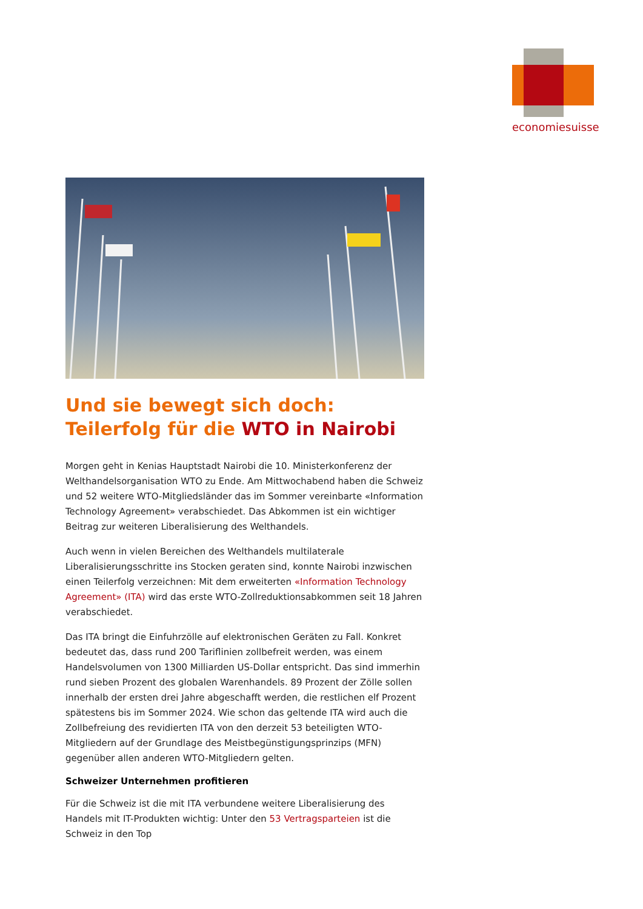economiesuisse
Und sie bewegt sich doch: Teilerfolg für die WTO in Nairobi
Morgen geht in Kenias Hauptstadt Nairobi die 10. Ministerkonferenz der Welthandelsorganisation WTO zu Ende. Am Mittwochabend haben die Schweiz und 52 weitere WTO-Mitgliedsländer das im Sommer vereinbarte «Information Technology Agreement» verabschiedet. Das Abkommen ist ein wichtiger Beitrag zur weiteren Liberalisierung des Welthandels.
Auch wenn in vielen Bereichen des Welthandels multilaterale Liberalisierungsschritte ins Stocken geraten sind, konnte Nairobi inzwischen einen Teilerfolg verzeichnen: Mit dem erweiterten «Information Technology Agreement» (ITA) wird das erste WTO-Zollreduktionsabkommen seit 18 Jahren verabschiedet.
Das ITA bringt die Einfuhrzölle auf elektronischen Geräten zu Fall. Konkret bedeutet das, dass rund 200 Tariflinien zollbefreit werden, was einem Handelsvolumen von 1300 Milliarden US-Dollar entspricht. Das sind immerhin rund sieben Prozent des globalen Warenhandels. 89 Prozent der Zölle sollen innerhalb der ersten drei Jahre abgeschafft werden, die restlichen elf Prozent spätestens bis im Sommer 2024. Wie schon das geltende ITA wird auch die Zollbefreiung des revidierten ITA von den derzeit 53 beteiligten WTO-Mitgliedern auf der Grundlage des Meistbegünstigungsprinzips (MFN) gegenüber allen anderen WTO-Mitgliedern gelten.
Schweizer Unternehmen profitieren
Für die Schweiz ist die mit ITA verbundene weitere Liberalisierung des Handels mit IT-Produkten wichtig: Unter den 53 Vertragsparteien ist die Schweiz in den Top